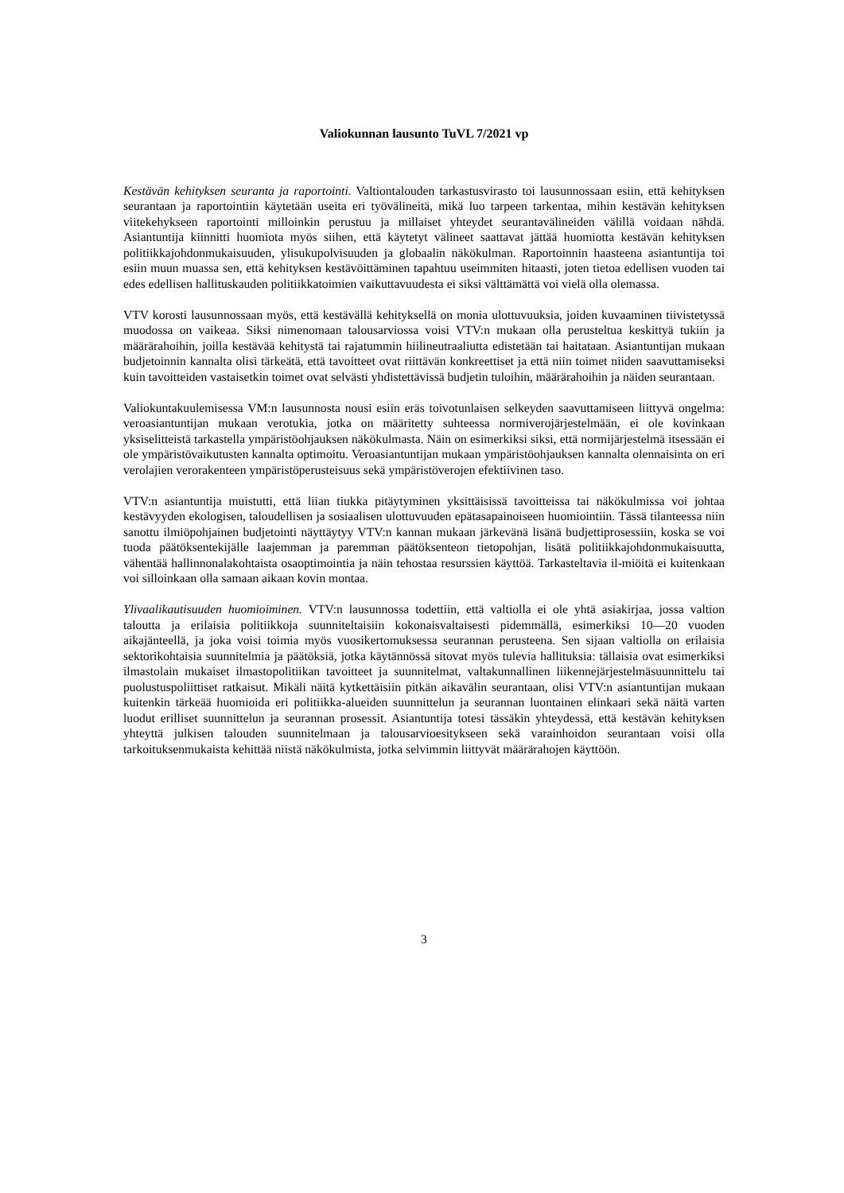Valiokunnan lausunto TuVL 7/2021 vp
Kestävän kehityksen seuranta ja raportointi. Valtiontalouden tarkastusvirasto toi lausunnossaan esiin, että kehityksen seurantaan ja raportointiin käytetään useita eri työvälineitä, mikä luo tarpeen tarkentaa, mihin kestävän kehityksen viitekehykseen raportointi milloinkin perustuu ja millaiset yhteydet seurantavälineiden välillä voidaan nähdä. Asiantuntija kiinnitti huomiota myös siihen, että käytetyt välineet saattavat jättää huomiotta kestävän kehityksen politiikkajohdonmukaisuuden, ylisukupolvisuuden ja globaalin näkökulman. Raportoinnin haasteena asiantuntija toi esiin muun muassa sen, että kehityksen kestävöittäminen tapahtuu useimmiten hitaasti, joten tietoa edellisen vuoden tai edes edellisen hallituskauden politiikkatoimien vaikuttavuudesta ei siksi välttämättä voi vielä olla olemassa.
VTV korosti lausunnossaan myös, että kestävällä kehityksellä on monia ulottuvuuksia, joiden kuvaaminen tiivistetyssä muodossa on vaikeaa. Siksi nimenomaan talousarviossa voisi VTV:n mukaan olla perusteltua keskittyä tukiin ja määrärahoihin, joilla kestävää kehitystä tai rajatummin hiilineutraaliutta edistetään tai haitataan. Asiantuntijan mukaan budjetoinnin kannalta olisi tärkeätä, että tavoitteet ovat riittävän konkreettiset ja että niin toimet niiden saavuttamiseksi kuin tavoitteiden vastaisetkin toimet ovat selvästi yhdistettävissä budjetin tuloihin, määrärahoihin ja näiden seurantaan.
Valiokuntakuulemisessa VM:n lausunnosta nousi esiin eräs toivotunlaisen selkeyden saavuttamiseen liittyvä ongelma: veroasiantuntijan mukaan verotukia, jotka on määritetty suhteessa normiverojärjestelmään, ei ole kovinkaan yksiselitteistä tarkastella ympäristöohjauksen näkökulmasta. Näin on esimerkiksi siksi, että normijärjestelmä itsessään ei ole ympäristövaikutusten kannalta optimoitu. Veroasiantuntijan mukaan ympäristöohjauksen kannalta olennaisinta on eri verolajien verorakenteen ympäristöperusteisuus sekä ympäristöverojen efektiivinen taso.
VTV:n asiantuntija muistutti, että liian tiukka pitäytyminen yksittäisissä tavoitteissa tai näkökulmissa voi johtaa kestävyyden ekologisen, taloudellisen ja sosiaalisen ulottuvuuden epätasapainoiseen huomiointiin. Tässä tilanteessa niin sanottu ilmiöpohjainen budjetointi näyttäytyy VTV:n kannan mukaan järkevänä lisänä budjettiprosessiin, koska se voi tuoda päätöksentekijälle laajemman ja paremman päätöksenteon tietopohjan, lisätä politiikkajohdonmukaisuutta, vähentää hallinnonalakohtaista osaoptimointia ja näin tehostaa resurssien käyttöä. Tarkasteltavia il-miöitä ei kuitenkaan voi silloinkaan olla samaan aikaan kovin montaa.
Ylivaalikautisuuden huomioiminen. VTV:n lausunnossa todettiin, että valtiolla ei ole yhtä asiakirjaa, jossa valtion taloutta ja erilaisia politiikkoja suunniteltaisiin kokonaisvaltaisesti pidemmällä, esimerkiksi 10—20 vuoden aikajänteellä, ja joka voisi toimia myös vuosikertomuksessa seurannan perusteena. Sen sijaan valtiolla on erilaisia sektorikohtaisia suunnitelmia ja päätöksiä, jotka käytännössä sitovat myös tulevia hallituksia: tällaisia ovat esimerkiksi ilmastolain mukaiset ilmastopolitiikan tavoitteet ja suunnitelmat, valtakunnallinen liikennejärjestelmäsuunnittelu tai puolustuspoliittiset ratkaisut. Mikäli näitä kytkettäisiin pitkän aikavälin seurantaan, olisi VTV:n asiantuntijan mukaan kuitenkin tärkeää huomioida eri politiikka-alueiden suunnittelun ja seurannan luontainen elinkaari sekä näitä varten luodut erilliset suunnittelun ja seurannan prosessit. Asiantuntija totesi tässäkin yhteydessä, että kestävän kehityksen yhteyttä julkisen talouden suunnitelmaan ja talousarvioesitykseen sekä varainhoidon seurantaan voisi olla tarkoituksenmukaista kehittää niistä näkökulmista, jotka selvimmin liittyvät määrärahojen käyttöön.
3